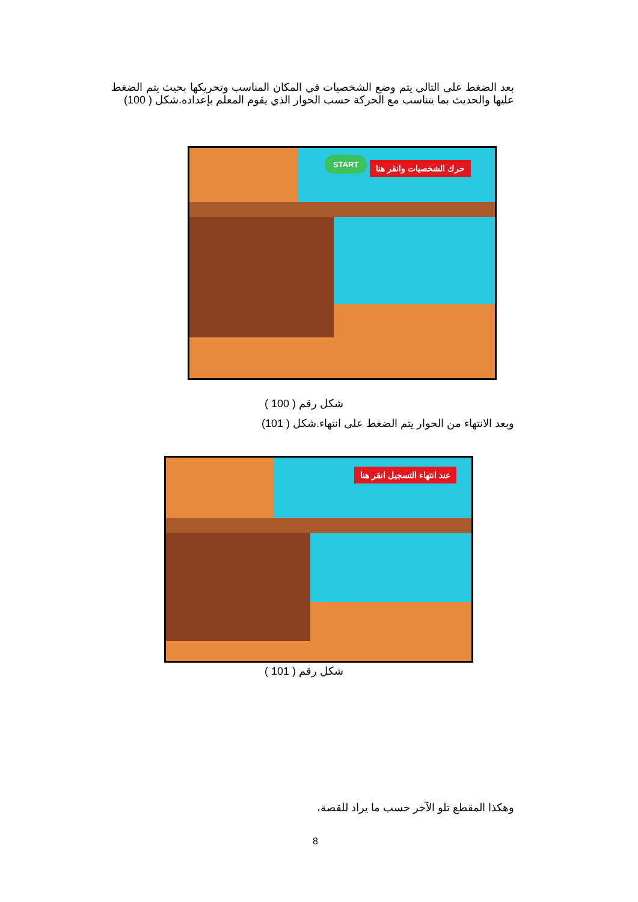بعد الضغط على التالي يتم وضع الشخصيات في المكان المناسب وتحريكها بحيث يتم الضغط عليها والحديث بما يتناسب مع الحركة حسب الحوار الذي يقوم المعلم بإعداده.شكل ( 100)
حرك الشخصيات وانقر هنا
START
شكل رقم ( 100 )
وبعد الانتهاء من الحوار يتم الضغط على انتهاء.شكل ( 101)
عند انتهاء التسجيل انقر هنا
شكل رقم ( 101 )
وهكذا المقطع تلو الآخر حسب ما يراد للقصة،
8